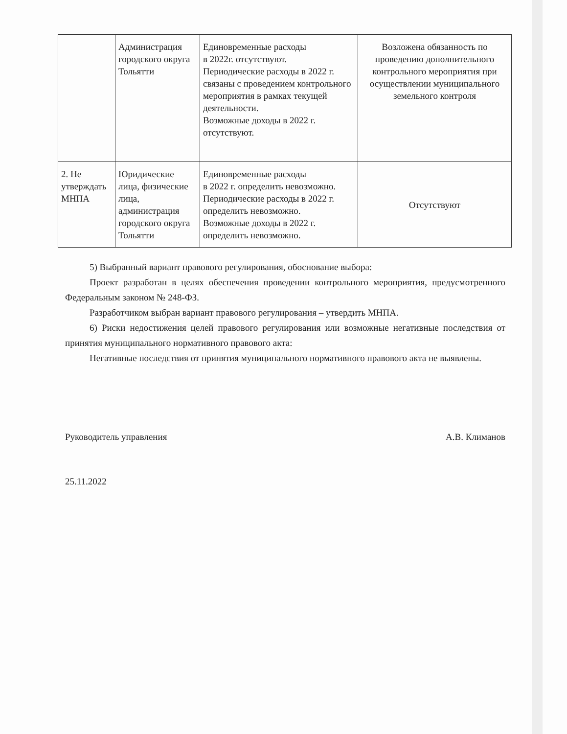| | Администрация городского округа Тольятти | Единовременные расходы в 2022г. отсутствуют. Периодические расходы в 2022 г. связаны с проведением контрольного мероприятия в рамках текущей деятельности. Возможные доходы в 2022 г. отсутствуют. | Возложена обязанность по проведению дополнительного контрольного мероприятия при осуществлении муниципального земельного контроля |
| 2. Не утверждать МНПА | Юридические лица, физические лица, администрация городского округа Тольятти | Единовременные расходы в 2022 г. определить невозможно. Периодические расходы в 2022 г. определить невозможно. Возможные доходы в 2022 г. определить невозможно. | Отсутствуют |
5) Выбранный вариант правового регулирования, обоснование выбора:
Проект разработан в целях обеспечения проведении контрольного мероприятия, предусмотренного Федеральным законом № 248-ФЗ.
Разработчиком выбран вариант правового регулирования – утвердить МНПА.
6) Риски недостижения целей правового регулирования или возможные негативные последствия от принятия муниципального нормативного правового акта:
Негативные последствия от принятия муниципального нормативного правового акта не выявлены.
Руководитель управления А.В. Климанов
25.11.2022